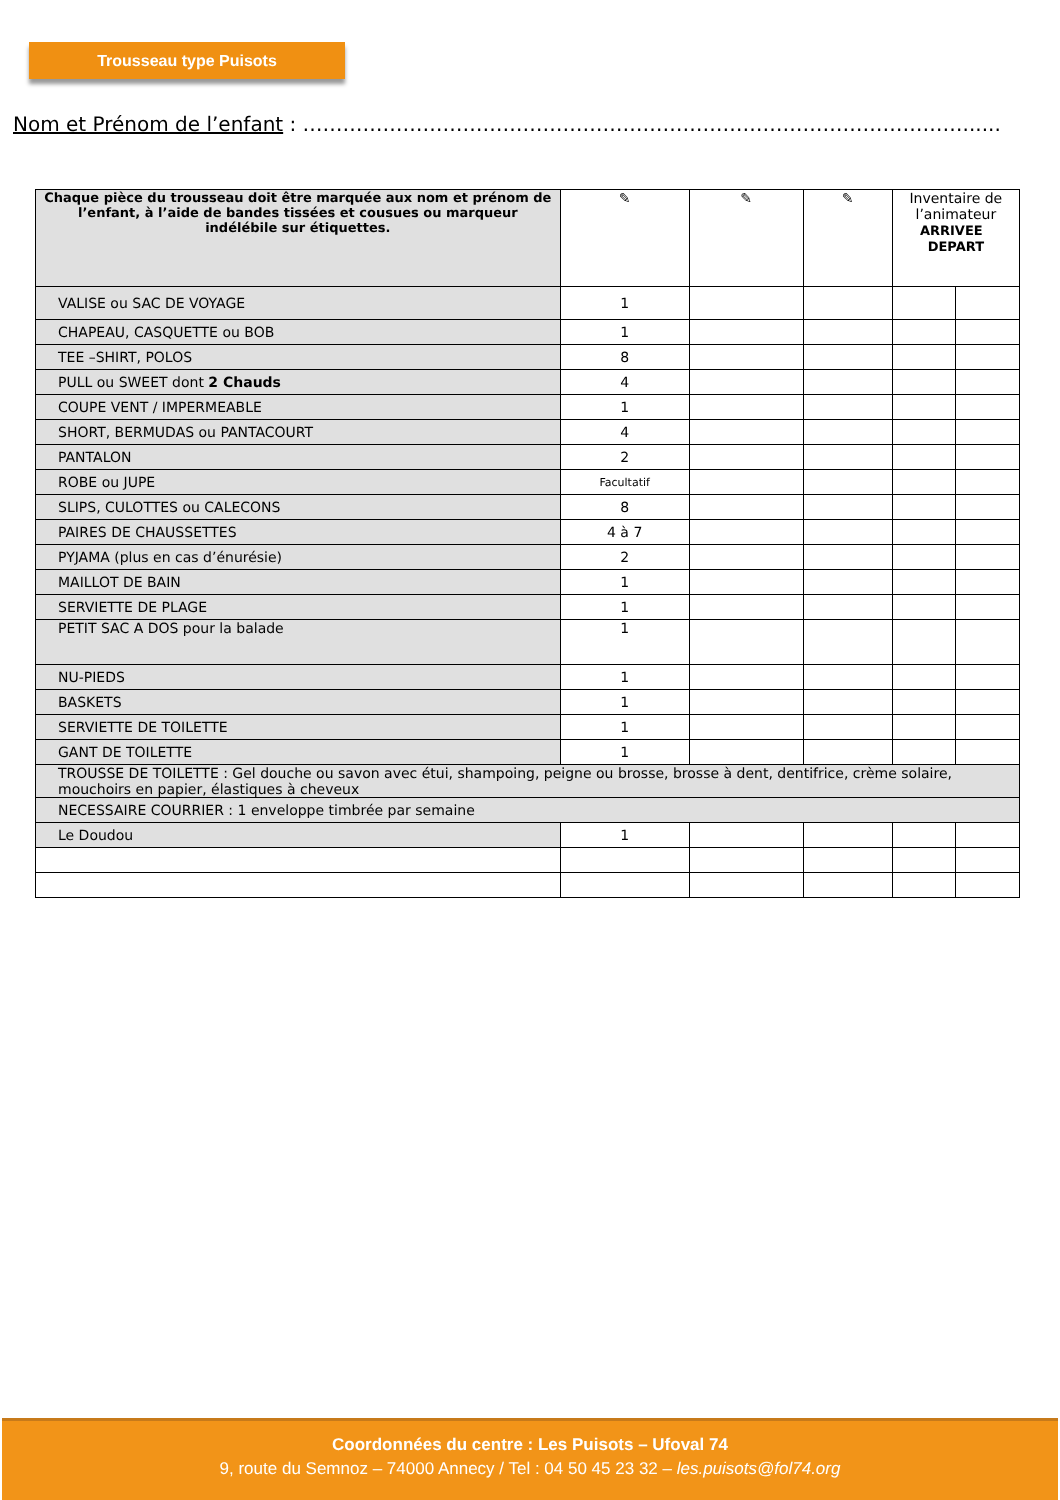Trousseau type Puisots
Nom et Prénom de l’enfant : ………………………………………………………………………………………......
| Chaque pièce du trousseau doit être marquée aux nom et prénom de l’enfant, à l’aide de bandes tissées et cousues ou marqueur indélébile sur étiquettes. | ✎ | ✎ | ✎ | Inventaire de l’animateur ARRIVEE DEPART | |
| --- | --- | --- | --- | --- | --- |
| VALISE ou SAC DE VOYAGE | 1 | | | | |
| CHAPEAU, CASQUETTE ou BOB | 1 | | | | |
| TEE –SHIRT, POLOS | 8 | | | | |
| PULL ou SWEET dont 2 Chauds | 4 | | | | |
| COUPE VENT / IMPERMEABLE | 1 | | | | |
| SHORT, BERMUDAS ou PANTACOURT | 4 | | | | |
| PANTALON | 2 | | | | |
| ROBE ou JUPE | Facultatif | | | | |
| SLIPS, CULOTTES ou CALECONS | 8 | | | | |
| PAIRES DE CHAUSSETTES | 4 à 7 | | | | |
| PYJAMA (plus en cas d’énurésie) | 2 | | | | |
| MAILLOT DE BAIN | 1 | | | | |
| SERVIETTE DE PLAGE | 1 | | | | |
| PETIT SAC A DOS pour la balade | 1 | | | | |
| NU-PIEDS | 1 | | | | |
| BASKETS | 1 | | | | |
| SERVIETTE DE TOILETTE | 1 | | | | |
| GANT DE TOILETTE | 1 | | | | |
| TROUSSE DE TOILETTE : Gel douche ou savon avec étui, shampoing, peigne ou brosse, brosse à dent, dentifrice, crème solaire, mouchoirs en papier, élastiques à cheveux | | | | | |
| NECESSAIRE COURRIER : 1 enveloppe timbrée par semaine | | | | | |
| Le Doudou | 1 | | | | |
Coordonnées du centre : Les Puisots – Ufoval 74
9, route du Semnoz – 74000 Annecy / Tel : 04 50 45 23 32 – les.puisots@fol74.org